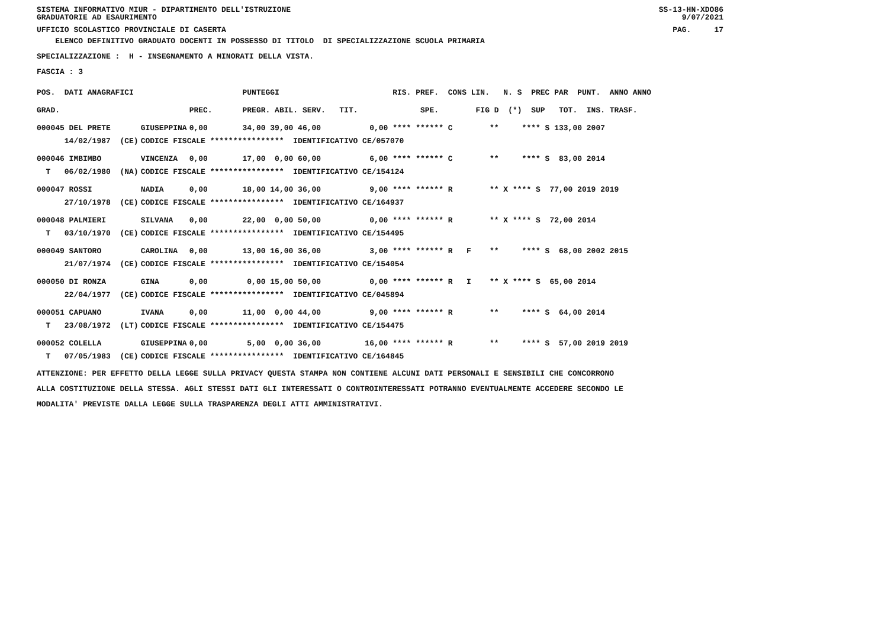SISTEMA INFORMATIVO MIUR - DIPARTIMENTO DELL'ISTRUZIONE
GRADUATORIE AD ESAURIMENTO SS-13-HN-XDO86
9/07/2021
UFFICIO SCOLASTICO PROVINCIALE DI CASERTA PAG. 17
ELENCO DEFINITIVO GRADUATO DOCENTI IN POSSESSO DI TITOLO DI SPECIALIZZAZIONE SCUOLA PRIMARIA
SPECIALIZZAZIONE : H - INSEGNAMENTO A MINORATI DELLA VISTA.
FASCIA : 3
| POS. DATI ANAGRAFICI | | | PUNTEGGI | RIS. PREF. CONS LIN. N. S PREC PAR PUNT. ANNO ANNO |
| --- | --- | --- | --- | --- |
| GRAD. | | PREC. | PREGR. ABIL. SERV. TIT. | SPE. FIG D (*) SUP TOT. INS. TRASF. |
| 000045 DEL PRETE | GIUSEPPINA | 0,00 | 34,00 39,00 46,00 | 0,00 **** ****** C ** **** S 133,00 2007 |
| 14/02/1987 (CE) | CODICE FISCALE **************** IDENTIFICATIVO CE/057070 | | | |
| 000046 IMBIMBO | VINCENZA | 0,00 | 17,00 0,00 60,00 | 6,00 **** ****** C ** **** S 83,00 2014 |
| T 06/02/1980 (NA) | CODICE FISCALE **************** IDENTIFICATIVO CE/154124 | | | |
| 000047 ROSSI | NADIA | 0,00 | 18,00 14,00 36,00 | 9,00 **** ****** R ** X **** S 77,00 2019 2019 |
| 27/10/1978 (CE) | CODICE FISCALE **************** IDENTIFICATIVO CE/164937 | | | |
| 000048 PALMIERI | SILVANA | 0,00 | 22,00 0,00 50,00 | 0,00 **** ****** R ** X **** S 72,00 2014 |
| T 03/10/1970 (CE) | CODICE FISCALE **************** IDENTIFICATIVO CE/154495 | | | |
| 000049 SANTORO | CAROLINA | 0,00 | 13,00 16,00 36,00 | 3,00 **** ****** R F ** **** S 68,00 2002 2015 |
| 21/07/1974 (CE) | CODICE FISCALE **************** IDENTIFICATIVO CE/154054 | | | |
| 000050 DI RONZA | GINA | 0,00 | 0,00 15,00 50,00 | 0,00 **** ****** R I ** X **** S 65,00 2014 |
| 22/04/1977 (CE) | CODICE FISCALE **************** IDENTIFICATIVO CE/045894 | | | |
| 000051 CAPUANO | IVANA | 0,00 | 11,00 0,00 44,00 | 9,00 **** ****** R ** **** S 64,00 2014 |
| T 23/08/1972 (LT) | CODICE FISCALE **************** IDENTIFICATIVO CE/154475 | | | |
| 000052 COLELLA | GIUSEPPINA | 0,00 | 5,00 0,00 36,00 | 16,00 **** ****** R ** **** S 57,00 2019 2019 |
| T 07/05/1983 (CE) | CODICE FISCALE **************** IDENTIFICATIVO CE/164845 | | | |
ATTENZIONE: PER EFFETTO DELLA LEGGE SULLA PRIVACY QUESTA STAMPA NON CONTIENE ALCUNI DATI PERSONALI E SENSIBILI CHE CONCORRONO
ALLA COSTITUZIONE DELLA STESSA. AGLI STESSI DATI GLI INTERESSATI O CONTROINTERESSATI POTRANNO EVENTUALMENTE ACCEDERE SECONDO LE
MODALITA' PREVISTE DALLA LEGGE SULLA TRASPARENZA DEGLI ATTI AMMINISTRATIVI.